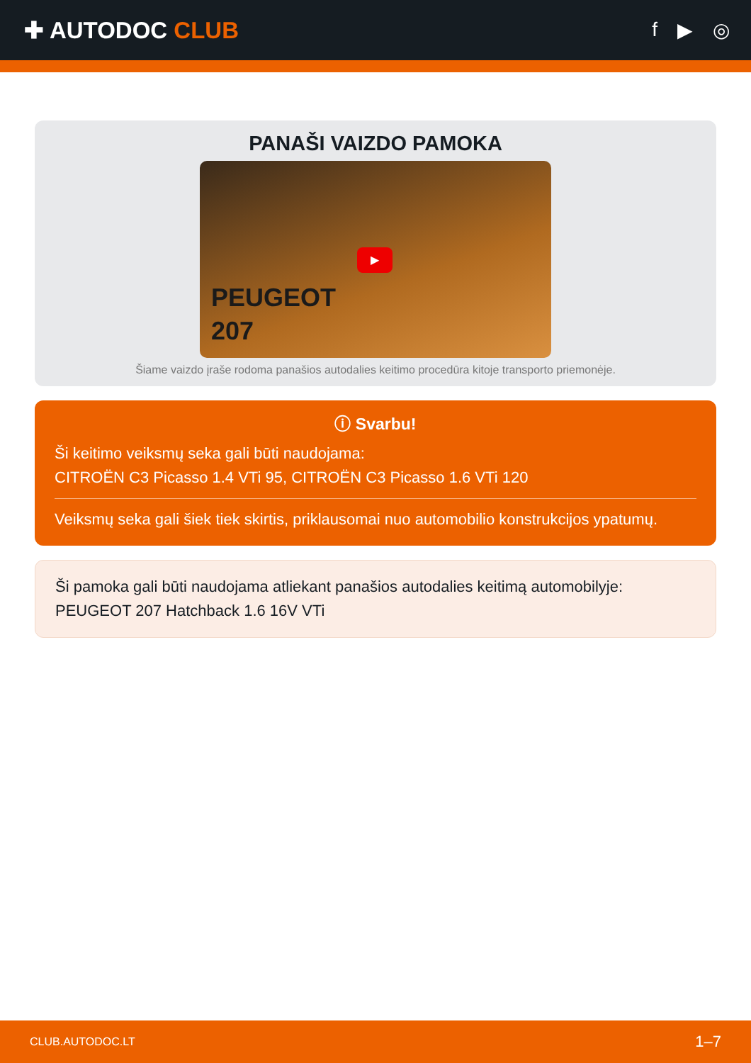✚ AUTODOC CLUB
f ▶ ◎
PANAŠI VAIZDO PAMOKA
▶
PEUGEOT
207
Šiame vaizdo įraše rodoma panašios autodalies keitimo procedūra kitoje transporto priemonėje.
ⓘ Svarbu!
Ši keitimo veiksmų seka gali būti naudojama:
CITROËN C3 Picasso 1.4 VTi 95, CITROËN C3 Picasso 1.6 VTi 120
Veiksmų seka gali šiek tiek skirtis, priklausomai nuo automobilio konstrukcijos ypatumų.
Ši pamoka gali būti naudojama atliekant panašios autodalies keitimą automobilyje:
PEUGEOT 207 Hatchback 1.6 16V VTi
CLUB.AUTODOC.LT 1–7